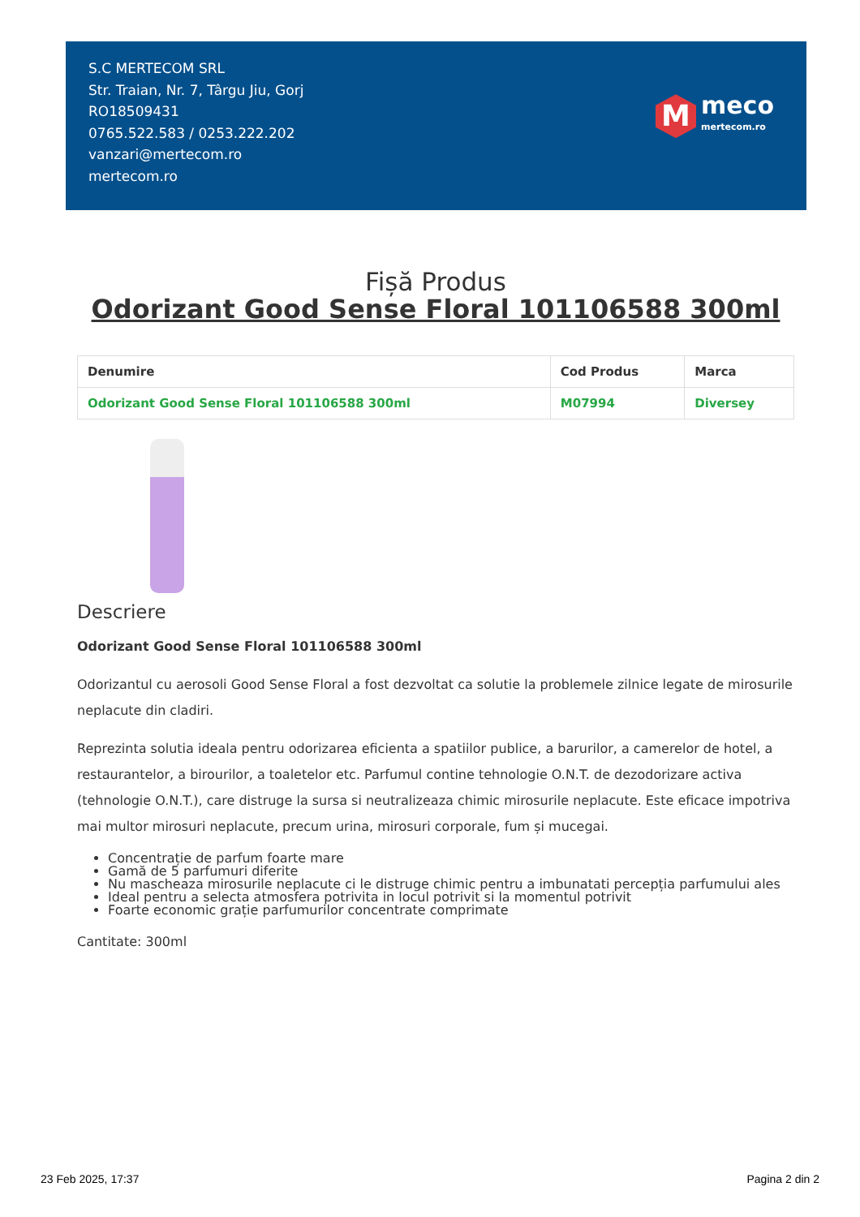S.C MERTECOM SRL
Str. Traian, Nr. 7, Târgu Jiu, Gorj
RO18509431
0765.522.583 / 0253.222.202
vanzari@mertecom.ro
mertecom.ro
M
meco
mertecom.ro
Fișă Produs
Odorizant Good Sense Floral 101106588 300ml
| Denumire | Cod Produs | Marca |
| --- | --- | --- |
| Odorizant Good Sense Floral 101106588 300ml | M07994 | Diversey |
Descriere
Odorizant Good Sense Floral 101106588 300ml
Odorizantul cu aerosoli Good Sense Floral a fost dezvoltat ca solutie la problemele zilnice legate de mirosurile neplacute din cladiri.
Reprezinta solutia ideala pentru odorizarea eficienta a spatiilor publice, a barurilor, a camerelor de hotel, a restaurantelor, a birourilor, a toaletelor etc. Parfumul contine tehnologie O.N.T. de dezodorizare activa (tehnologie O.N.T.), care distruge la sursa si neutralizeaza chimic mirosurile neplacute. Este eficace impotriva mai multor mirosuri neplacute, precum urina, mirosuri corporale, fum și mucegai.
Concentrație de parfum foarte mare
Gamă de 5 parfumuri diferite
Nu mascheaza mirosurile neplacute ci le distruge chimic pentru a imbunatati percepția parfumului ales
Ideal pentru a selecta atmosfera potrivita in locul potrivit si la momentul potrivit
Foarte economic grație parfumurilor concentrate comprimate
Cantitate: 300ml
23 Feb 2025, 17:37 Pagina 2 din 2